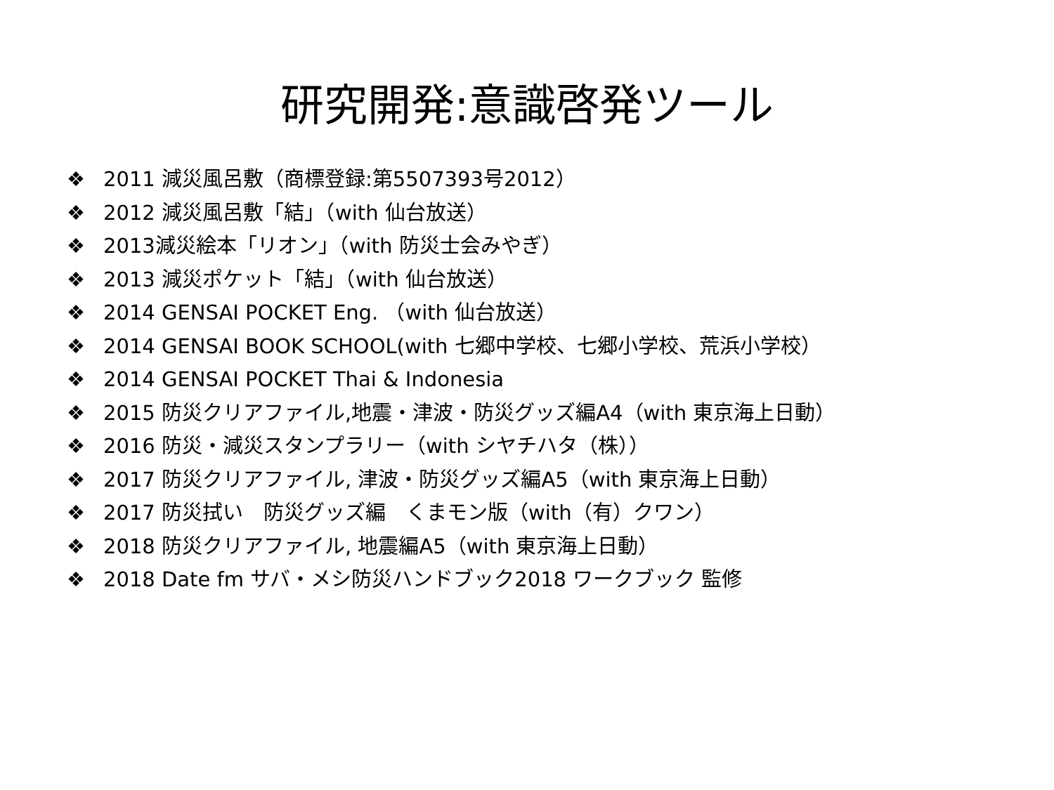研究開発:意識啓発ツール
❖ 2011 減災風呂敷（商標登録:第5507393号2012）
❖ 2012 減災風呂敷「結」（with 仙台放送）
❖ 2013減災絵本「リオン」（with 防災士会みやぎ）
❖ 2013 減災ポケット「結」（with 仙台放送）
❖ 2014 GENSAI POCKET Eng. （with 仙台放送）
❖ 2014 GENSAI BOOK SCHOOL(with 七郷中学校、七郷小学校、荒浜小学校）
❖ 2014 GENSAI POCKET Thai & Indonesia
❖ 2015 防災クリアファイル,地震・津波・防災グッズ編A4（with 東京海上日動）
❖ 2016 防災・減災スタンプラリー（with シヤチハタ（株））
❖ 2017 防災クリアファイル, 津波・防災グッズ編A5（with 東京海上日動）
❖ 2017 防災拭い　防災グッズ編　くまモン版（with（有）クワン）
❖ 2018 防災クリアファイル, 地震編A5（with 東京海上日動）
❖ 2018 Date fm サバ・メシ防災ハンドブック2018 ワークブック 監修